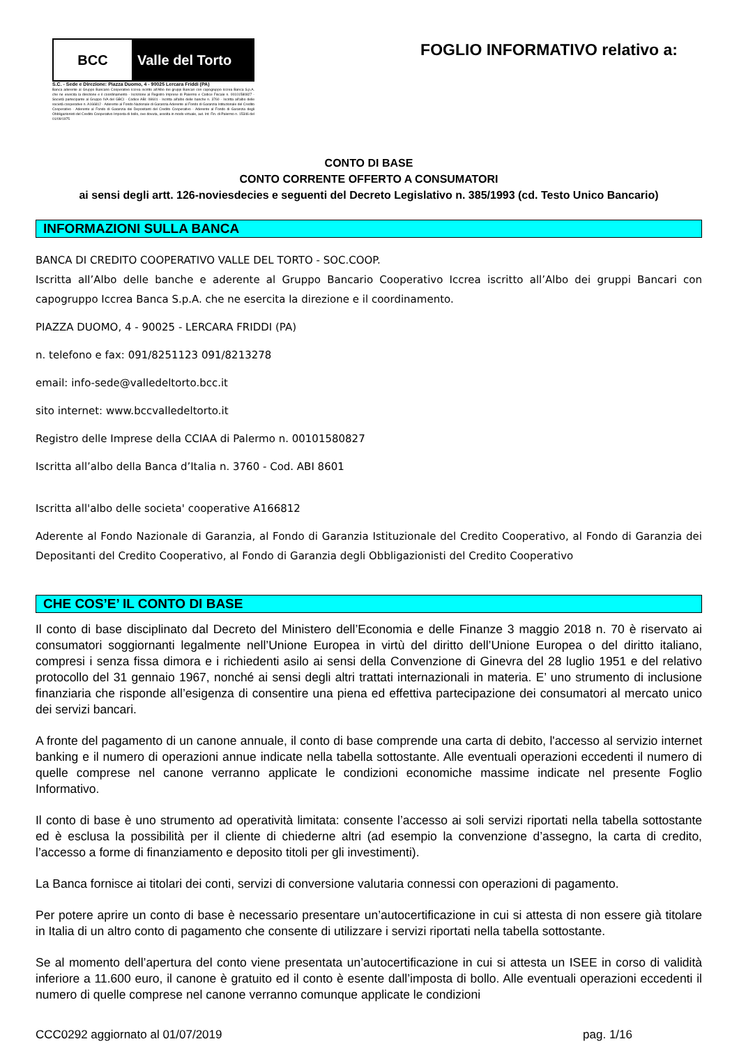BCC Valle del Torto
S.C. - Sede e Direzione: Piazza Duomo, 4 - 90025 Lercara Friddi (PA)
Banca aderente al Gruppo Bancario Cooperativo Iccrea iscritto all'Albo dei gruppi Bancari con capogruppo Iccrea Banca S.p.A. che ne esercita la direzione e il coordinamento - Iscrizione al Registro Imprese di Palermo e Codice Fiscale n. 00101580827 - Società partecipante al Gruppo IVA del GBCI - Codice ABI: 08601 - Iscritta all'albo delle banche n. 3760 - Iscritta all'albo delle società cooperative n. A166812 - Aderente al Fondo Nazionale di Garanzia Aderente al Fondo di Garanzia Istituzionale del Credito Cooperativo - Aderente al Fondo di Garanzia dei Depositanti del Credito Cooperativo - Aderente al Fondo di Garanzia degli Obbligazionisti del Credito Cooperativo Imposta di bollo, ove dovuta, assolta in modo virtuale, aut. Int. Fin. di Palermo n. 15346 del 01/09/1975
FOGLIO INFORMATIVO relativo a:
CONTO DI BASE
CONTO CORRENTE OFFERTO A CONSUMATORI
ai sensi degli artt. 126-noviesdecies e seguenti del Decreto Legislativo n. 385/1993 (cd. Testo Unico Bancario)
INFORMAZIONI SULLA BANCA
BANCA DI CREDITO COOPERATIVO VALLE DEL TORTO - SOC.COOP.
Iscritta all’Albo delle banche e aderente al Gruppo Bancario Cooperativo Iccrea iscritto all’Albo dei gruppi Bancari con capogruppo Iccrea Banca S.p.A. che ne esercita la direzione e il coordinamento.
PIAZZA DUOMO, 4 - 90025 - LERCARA FRIDDI (PA)
n. telefono e fax: 091/8251123 091/8213278
email: info-sede@valledeltorto.bcc.it
sito internet: www.bccvalledeltorto.it
Registro delle Imprese della CCIAA di Palermo n. 00101580827
Iscritta all’albo della Banca d’Italia n. 3760 - Cod. ABI 8601
Iscritta all'albo delle societa' cooperative A166812
Aderente al Fondo Nazionale di Garanzia, al Fondo di Garanzia Istituzionale del Credito Cooperativo, al Fondo di Garanzia dei Depositanti del Credito Cooperativo, al Fondo di Garanzia degli Obbligazionisti del Credito Cooperativo
CHE COS’E’ IL CONTO DI BASE
Il conto di base disciplinato dal Decreto del Ministero dell’Economia e delle Finanze 3 maggio 2018 n. 70 è riservato ai consumatori soggiornanti legalmente nell’Unione Europea in virtù del diritto dell’Unione Europea o del diritto italiano, compresi i senza fissa dimora e i richiedenti asilo ai sensi della Convenzione di Ginevra del 28 luglio 1951 e del relativo protocollo del 31 gennaio 1967, nonché ai sensi degli altri trattati internazionali in materia. E’ uno strumento di inclusione finanziaria che risponde all’esigenza di consentire una piena ed effettiva partecipazione dei consumatori al mercato unico dei servizi bancari.
A fronte del pagamento di un canone annuale, il conto di base comprende una carta di debito, l'accesso al servizio internet banking e il numero di operazioni annue indicate nella tabella sottostante. Alle eventuali operazioni eccedenti il numero di quelle comprese nel canone verranno applicate le condizioni economiche massime indicate nel presente Foglio Informativo.
Il conto di base è uno strumento ad operatività limitata: consente l’accesso ai soli servizi riportati nella tabella sottostante ed è esclusa la possibilità per il cliente di chiederne altri (ad esempio la convenzione d’assegno, la carta di credito, l’accesso a forme di finanziamento e deposito titoli per gli investimenti).
La Banca fornisce ai titolari dei conti, servizi di conversione valutaria connessi con operazioni di pagamento.
Per potere aprire un conto di base è necessario presentare un’autocertificazione in cui si attesta di non essere già titolare in Italia di un altro conto di pagamento che consente di utilizzare i servizi riportati nella tabella sottostante.
Se al momento dell’apertura del conto viene presentata un’autocertificazione in cui si attesta un ISEE in corso di validità inferiore a 11.600 euro, il canone è gratuito ed il conto è esente dall’imposta di bollo. Alle eventuali operazioni eccedenti il numero di quelle comprese nel canone verranno comunque applicate le condizioni
CCC0292 aggiornato al 01/07/2019 pag. 1/16